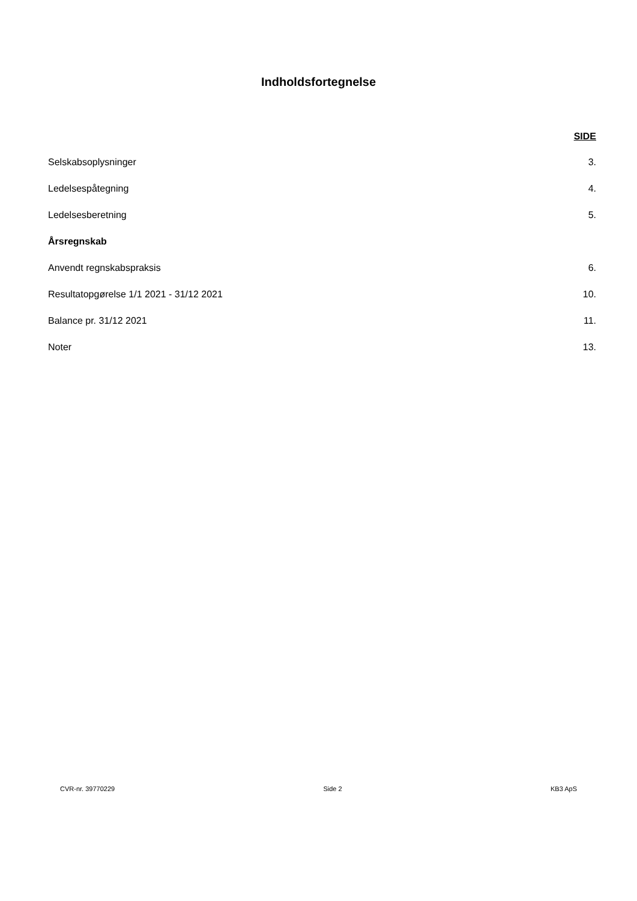Indholdsfortegnelse
SIDE
Selskabsoplysninger 3.
Ledelsespåtegning 4.
Ledelsesberetning 5.
Årsregnskab
Anvendt regnskabspraksis 6.
Resultatopgørelse 1/1 2021 - 31/12 2021 10.
Balance pr. 31/12 2021 11.
Noter 13.
CVR-nr. 39770229 Side 2 KB3 ApS